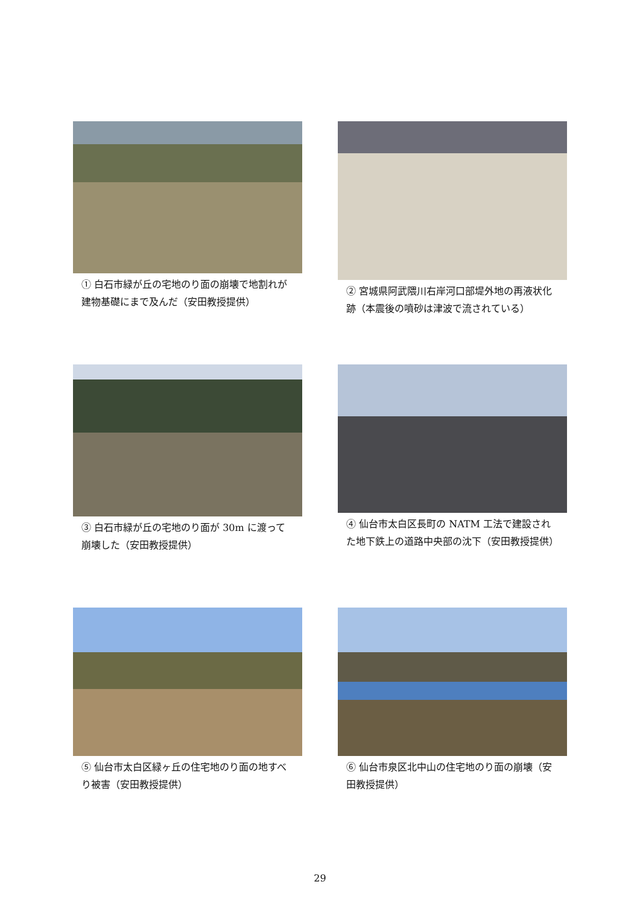① 白石市緑が丘の宅地のり面の崩壊で地割れが建物基礎にまで及んだ（安田教授提供）
② 宮城県阿武隈川右岸河口部堤外地の再液状化跡（本震後の噴砂は津波で流されている）
③ 白石市緑が丘の宅地のり面が 30m に渡って崩壊した（安田教授提供）
④ 仙台市太白区長町の NATM 工法で建設された地下鉄上の道路中央部の沈下（安田教授提供）
⑤ 仙台市太白区緑ヶ丘の住宅地のり面の地すべり被害（安田教授提供）
⑥ 仙台市泉区北中山の住宅地のり面の崩壊（安田教授提供）
29